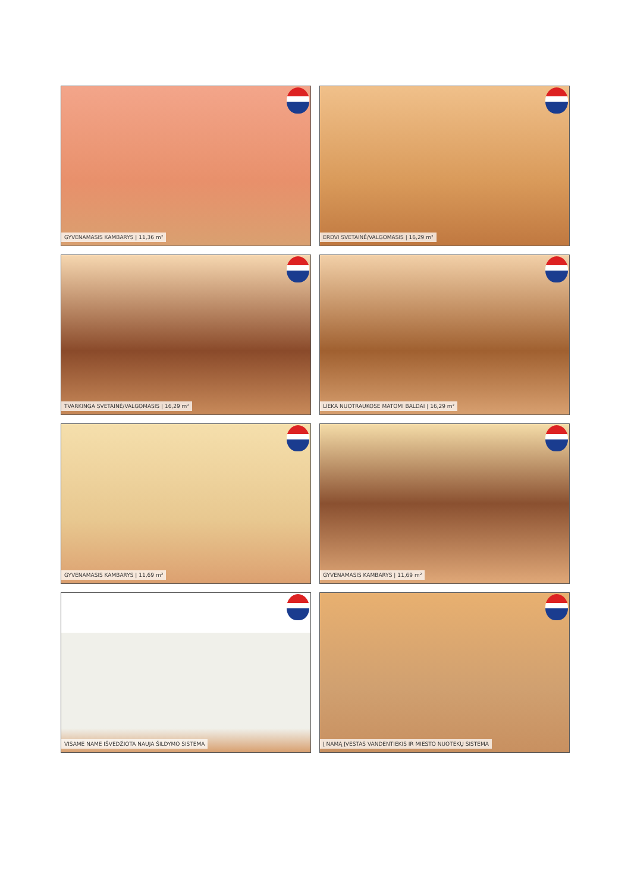GYVENAMASIS KAMBARYS | 11,36 m²
ERDVI SVETAINĖ/VALGOMASIS | 16,29 m²
TVARKINGA SVETAINĖ/VALGOMASIS | 16,29 m²
LIEKA NUOTRAUKOSE MATOMI BALDAI | 16,29 m²
GYVENAMASIS KAMBARYS | 11,69 m²
GYVENAMASIS KAMBARYS | 11,69 m²
VISAME NAME IŠVEDŽIOTA NAUJA ŠILDYMO SISTEMA
Į NAMĄ ĮVESTAS VANDENTIEKIS IR MIESTO NUOTEKŲ SISTEMA